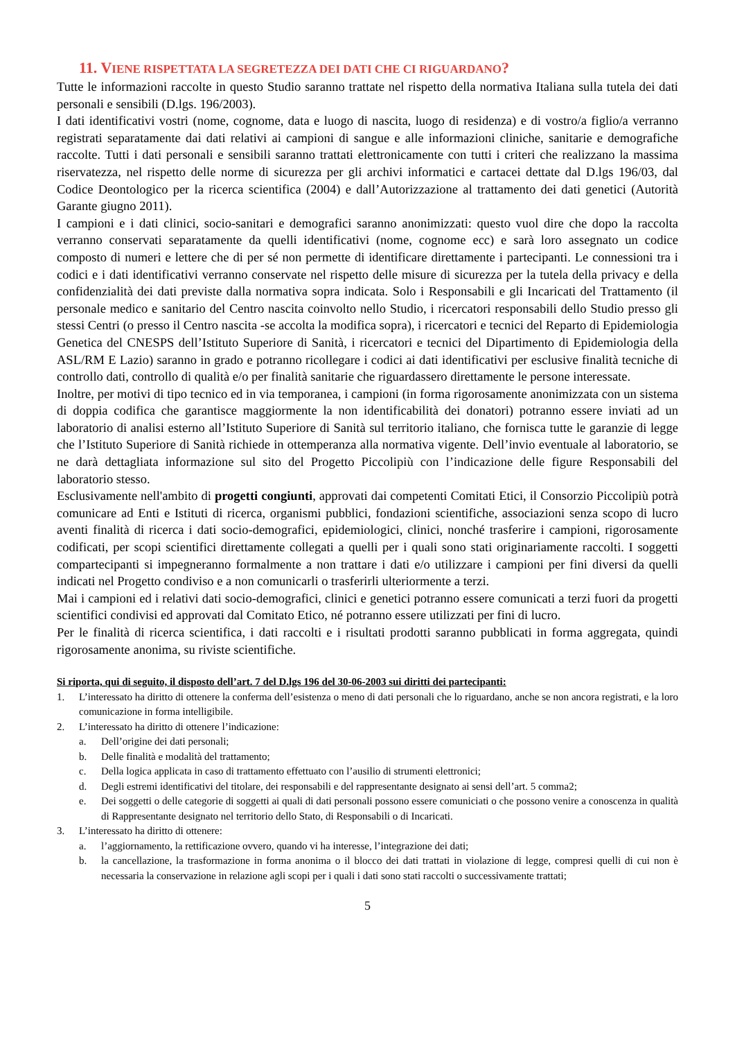11. VIENE RISPETTATA LA SEGRETEZZA DEI DATI CHE CI RIGUARDANO?
Tutte le informazioni raccolte in questo Studio saranno trattate nel rispetto della normativa Italiana sulla tutela dei dati personali e sensibili (D.lgs. 196/2003).
I dati identificativi vostri (nome, cognome, data e luogo di nascita, luogo di residenza) e di vostro/a figlio/a verranno registrati separatamente dai dati relativi ai campioni di sangue e alle informazioni cliniche, sanitarie e demografiche raccolte. Tutti i dati personali e sensibili saranno trattati elettronicamente con tutti i criteri che realizzano la massima riservatezza, nel rispetto delle norme di sicurezza per gli archivi informatici e cartacei dettate dal D.lgs 196/03, dal Codice Deontologico per la ricerca scientifica (2004) e dall’Autorizzazione al trattamento dei dati genetici (Autorità Garante giugno 2011).
I campioni e i dati clinici, socio-sanitari e demografici saranno anonimizzati: questo vuol dire che dopo la raccolta verranno conservati separatamente da quelli identificativi (nome, cognome ecc) e sarà loro assegnato un codice composto di numeri e lettere che di per sé non permette di identificare direttamente i partecipanti. Le connessioni tra i codici e i dati identificativi verranno conservate nel rispetto delle misure di sicurezza per la tutela della privacy e della confidenzialità dei dati previste dalla normativa sopra indicata. Solo i Responsabili e gli Incaricati del Trattamento (il personale medico e sanitario del Centro nascita coinvolto nello Studio, i ricercatori responsabili dello Studio presso gli stessi Centri (o presso il Centro nascita -se accolta la modifica sopra), i ricercatori e tecnici del Reparto di Epidemiologia Genetica del CNESPS dell’Istituto Superiore di Sanità, i ricercatori e tecnici del Dipartimento di Epidemiologia della ASL/RM E Lazio) saranno in grado e potranno ricollegare i codici ai dati identificativi per esclusive finalità tecniche di controllo dati, controllo di qualità e/o per finalità sanitarie che riguardassero direttamente le persone interessate.
Inoltre, per motivi di tipo tecnico ed in via temporanea, i campioni (in forma rigorosamente anonimizzata con un sistema di doppia codifica che garantisce maggiormente la non identificabilità dei donatori) potranno essere inviati ad un laboratorio di analisi esterno all’Istituto Superiore di Sanità sul territorio italiano, che fornisca tutte le garanzie di legge che l’Istituto Superiore di Sanità richiede in ottemperanza alla normativa vigente. Dell’invio eventuale al laboratorio, se ne darà dettagliata informazione sul sito del Progetto Piccolipiù con l’indicazione delle figure Responsabili del laboratorio stesso.
Esclusivamente nell'ambito di progetti congiunti, approvati dai competenti Comitati Etici, il Consorzio Piccolipiù potrà comunicare ad Enti e Istituti di ricerca, organismi pubblici, fondazioni scientifiche, associazioni senza scopo di lucro aventi finalità di ricerca i dati socio-demografici, epidemiologici, clinici, nonché trasferire i campioni, rigorosamente codificati, per scopi scientifici direttamente collegati a quelli per i quali sono stati originariamente raccolti. I soggetti compartecipanti si impegneranno formalmente a non trattare i dati e/o utilizzare i campioni per fini diversi da quelli indicati nel Progetto condiviso e a non comunicarli o trasferirli ulteriormente a terzi.
Mai i campioni ed i relativi dati socio-demografici, clinici e genetici potranno essere comunicati a terzi fuori da progetti scientifici condivisi ed approvati dal Comitato Etico, né potranno essere utilizzati per fini di lucro.
Per le finalità di ricerca scientifica, i dati raccolti e i risultati prodotti saranno pubblicati in forma aggregata, quindi rigorosamente anonima, su riviste scientifiche.
Si riporta, qui di seguito, il disposto dell’art. 7 del D.lgs 196 del 30-06-2003 sui diritti dei partecipanti:
1. L’interessato ha diritto di ottenere la conferma dell’esistenza o meno di dati personali che lo riguardano, anche se non ancora registrati, e la loro comunicazione in forma intelligibile.
2. L’interessato ha diritto di ottenere l’indicazione:
a. Dell’origine dei dati personali;
b. Delle finalità e modalità del trattamento;
c. Della logica applicata in caso di trattamento effettuato con l’ausilio di strumenti elettronici;
d. Degli estremi identificativi del titolare, dei responsabili e del rappresentante designato ai sensi dell’art. 5 comma2;
e. Dei soggetti o delle categorie di soggetti ai quali di dati personali possono essere comuniciati o che possono venire a conoscenza in qualità di Rappresentante designato nel territorio dello Stato, di Responsabili o di Incaricati.
3. L’interessato ha diritto di ottenere:
a. l’aggiornamento, la rettificazione ovvero, quando vi ha interesse, l’integrazione dei dati;
b. la cancellazione, la trasformazione in forma anonima o il blocco dei dati trattati in violazione di legge, compresi quelli di cui non è necessaria la conservazione in relazione agli scopi per i quali i dati sono stati raccolti o successivamente trattati;
5